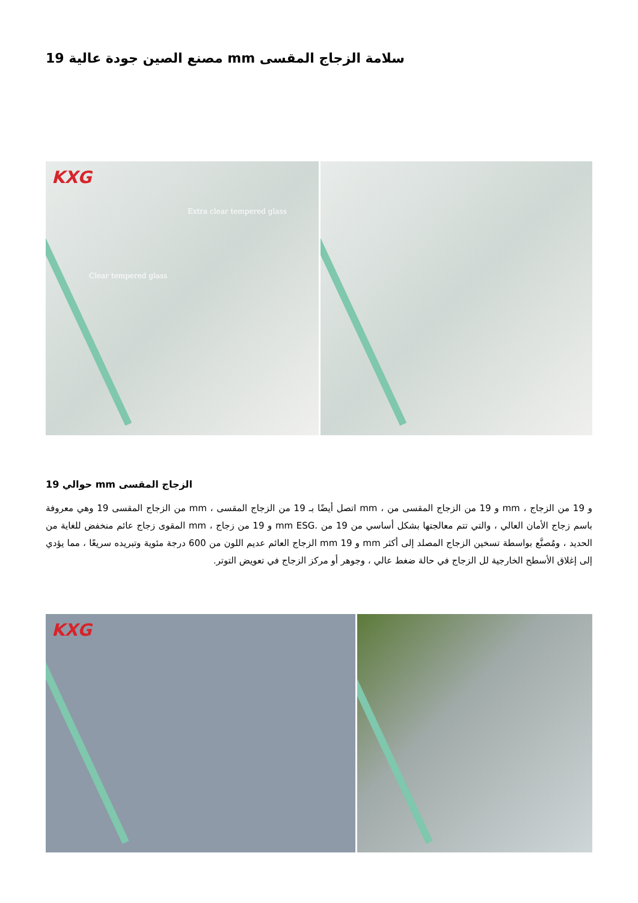سلامة الزجاج المقسى mm مصنع الصين جودة عالية 19
KXG
Extra clear tempered glass
Clear tempered glass
الزجاج المقسى mm حوالي 19
و 19 من الزجاج ، mm و 19 من الزجاج المقسى من ، mm اتصل أيضًا بـ 19 من الزجاج المقسى ، mm من الزجاج المقسى 19 وهي معروفة باسم زجاج الأمان العالي ، والتي تتم معالجتها بشكل أساسي من 19 من .mm ESG و 19 من زجاج ، mm المقوى زجاج عائم منخفض للغاية من الحديد ، ومُصنَّع بواسطة تسخين الزجاج المصلد إلى أكثر mm و mm 19 الزجاج العائم عديم اللون من 600 درجة مئوية وتبريده سريعًا ، مما يؤدي إلى إغلاق الأسطح الخارجية لل الزجاج في حالة ضغط عالي ، وجوهر أو مركز الزجاج في تعويض التوتر.
KXG